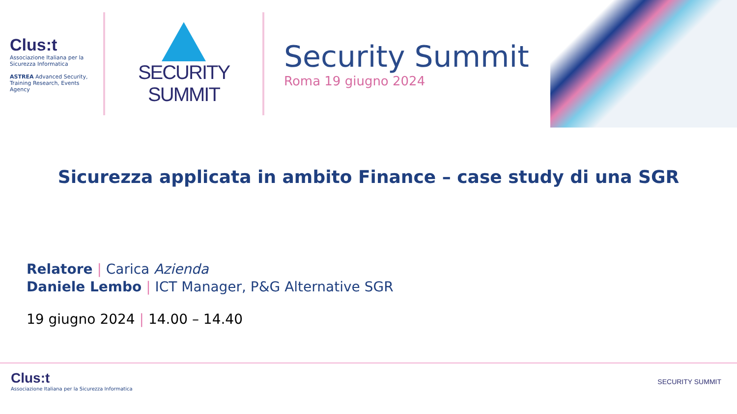Clus:t
Associazione Italiana per la Sicurezza Informatica
ASTREA Advanced Security, Training Research, Events Agency
SECURITY SUMMIT
Security Summit
Roma 19 giugno 2024
Sicurezza applicata in ambito Finance – case study di una SGR
Relatore | Carica Azienda
Daniele Lembo | ICT Manager, P&G Alternative SGR
19 giugno 2024 | 14.00 – 14.40
Clus:t
Associazione Italiana per la Sicurezza Informatica
SECURITY SUMMIT